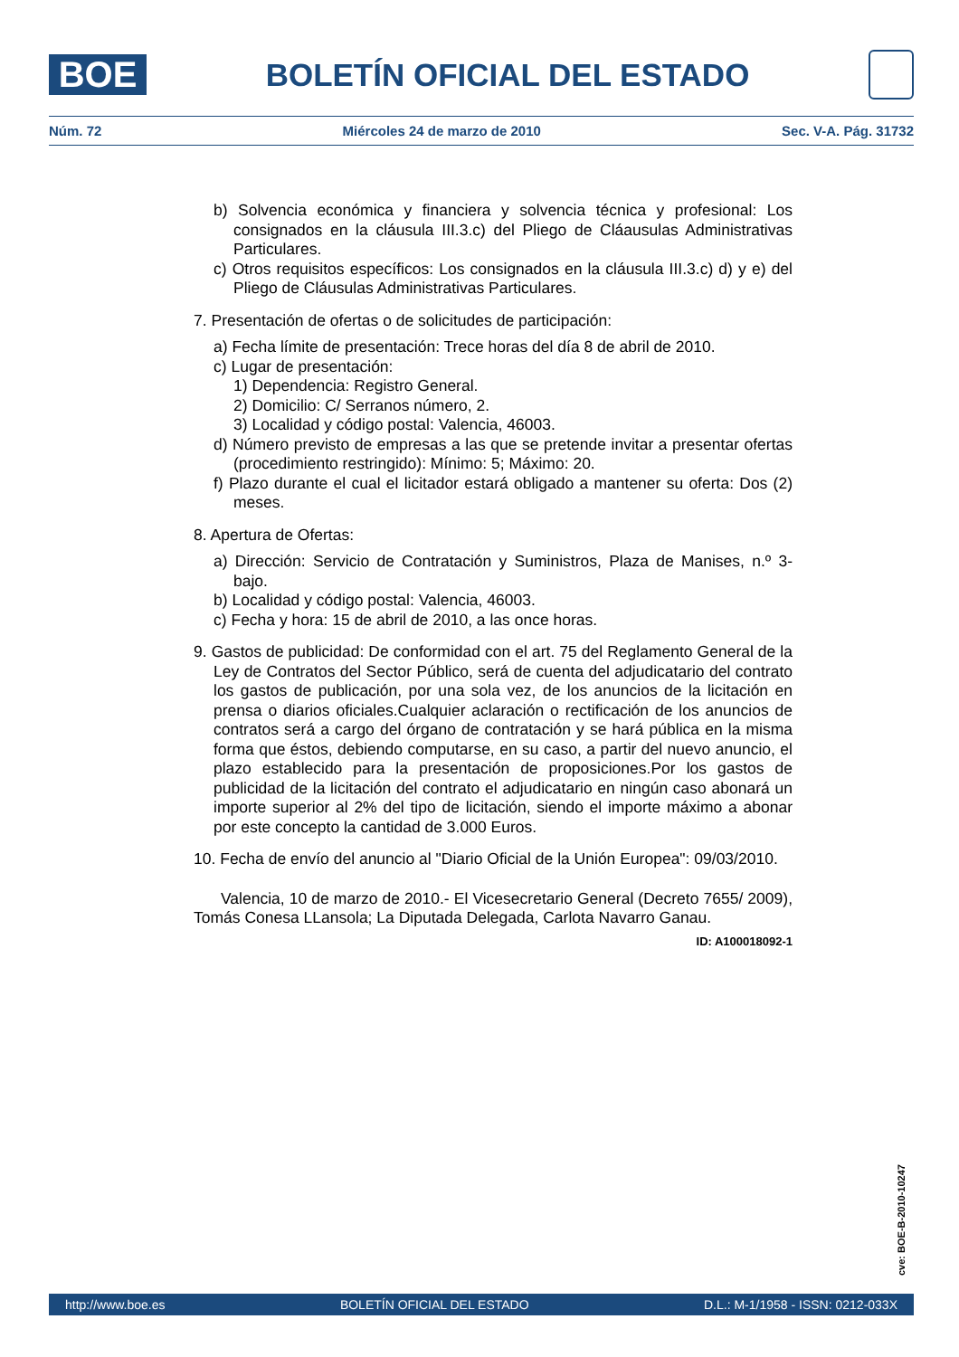BOE
BOLETÍN OFICIAL DEL ESTADO
Núm. 72 Miércoles 24 de marzo de 2010 Sec. V-A. Pág. 31732
b) Solvencia económica y financiera y solvencia técnica y profesional: Los consignados en la cláusula III.3.c) del Pliego de Cláausulas Administrativas Particulares.
c) Otros requisitos específicos: Los consignados en la cláusula III.3.c) d) y e) del Pliego de Cláusulas Administrativas Particulares.
7. Presentación de ofertas o de solicitudes de participación:
a) Fecha límite de presentación: Trece horas del día 8 de abril de 2010.
c) Lugar de presentación:
1) Dependencia: Registro General.
2) Domicilio: C/ Serranos número, 2.
3) Localidad y código postal: Valencia, 46003.
d) Número previsto de empresas a las que se pretende invitar a presentar ofertas (procedimiento restringido): Mínimo: 5; Máximo: 20.
f) Plazo durante el cual el licitador estará obligado a mantener su oferta: Dos (2) meses.
8. Apertura de Ofertas:
a) Dirección: Servicio de Contratación y Suministros, Plaza de Manises, n.º 3-bajo.
b) Localidad y código postal: Valencia, 46003.
c) Fecha y hora: 15 de abril de 2010, a las once horas.
9. Gastos de publicidad: De conformidad con el art. 75 del Reglamento General de la Ley de Contratos del Sector Público, será de cuenta del adjudicatario del contrato los gastos de publicación, por una sola vez, de los anuncios de la licitación en prensa o diarios oficiales.Cualquier aclaración o rectificación de los anuncios de contratos será a cargo del órgano de contratación y se hará pública en la misma forma que éstos, debiendo computarse, en su caso, a partir del nuevo anuncio, el plazo establecido para la presentación de proposiciones.Por los gastos de publicidad de la licitación del contrato el adjudicatario en ningún caso abonará un importe superior al 2% del tipo de licitación, siendo el importe máximo a abonar por este concepto la cantidad de 3.000 Euros.
10. Fecha de envío del anuncio al "Diario Oficial de la Unión Europea": 09/03/2010.
Valencia, 10 de marzo de 2010.- El Vicesecretario General (Decreto 7655/ 2009), Tomás Conesa LLansola; La Diputada Delegada, Carlota Navarro Ganau.
ID: A100018092-1
cve: BOE-B-2010-10247
http://www.boe.es BOLETÍN OFICIAL DEL ESTADO D.L.: M-1/1958 - ISSN: 0212-033X